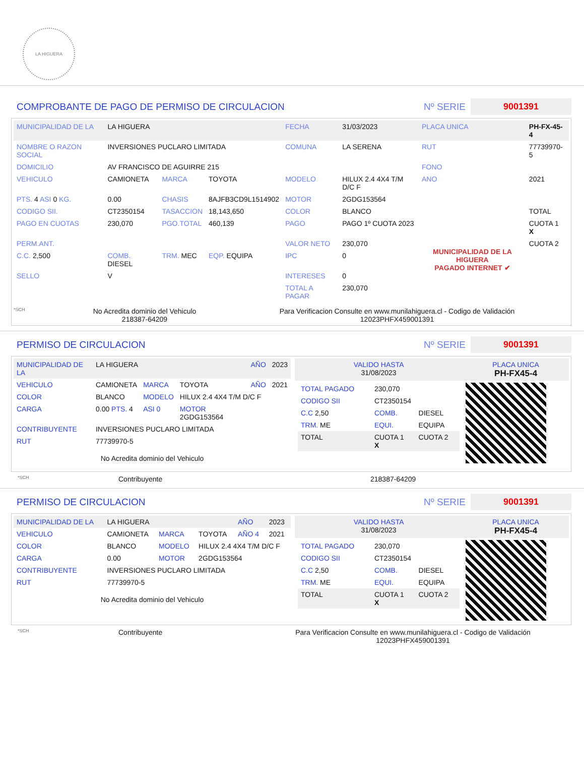LA HIGUERA
COMPROBANTE DE PAGO DE PERMISO DE CIRCULACION Nº SERIE 9001391
| MUNICIPALIDAD DE LA | LA HIGUERA | | | FECHA | 31/03/2023 | PLACA UNICA | PH-FX-45-4 |
| NOMBRE O RAZON SOCIAL | INVERSIONES PUCLARO LIMITADA | | | COMUNA | LA SERENA | RUT | 77739970-5 |
| DOMICILIO | AV FRANCISCO DE AGUIRRE 215 | | | | | FONO | |
| VEHICULO | CAMIONETA | MARCA | TOYOTA | MODELO | HILUX 2.4 4X4 T/M D/C F | ANO | 2021 |
| PTS. 4 ASI 0 KG. | 0.00 | CHASIS | 8AJFB3CD9L1514902 | MOTOR | 2GDG153564 | | |
| CODIGO SII. | CT2350154 | TASACCION | 18,143,650 | COLOR | BLANCO | | TOTAL |
| PAGO EN CUOTAS | 230,070 | PGO.TOTAL | 460,139 | PAGO | PAGO 1º CUOTA 2023 | MUNICIPALIDAD DE LA HIGUERA PAGADO INTERNET ✔ | CUOTA 1 X |
| PERM.ANT. | | | | VALOR NETO | 230,070 | | CUOTA 2 |
| C.C. 2,500 | COMB. DIESEL | TRM. MEC | EQP. EQUIPA | IPC | 0 | | |
| SELLO | V | | | INTERESES | 0 | | |
| | | | | TOTAL A PAGAR | 230,070 | | |
*SCH
No Acredita dominio del Vehiculo
218387-64209
Para Verificacion Consulte en www.munilahiguera.cl - Codigo de Validación
12023PHFX459001391
PERMISO DE CIRCULACION Nº SERIE 9001391
| MUNICIPALIDAD DE LA | LA HIGUERA | | | AÑO | 2023 |
| VEHICULO | CAMIONETA | MARCA | TOYOTA | AÑO | 2021 |
| COLOR | BLANCO | MODELO | HILUX 2.4 4X4 T/M D/C F | | |
| CARGA | 0.00 PTS. 4 | ASI 0 | MOTOR 2GDG153564 | | |
| CONTRIBUYENTE | INVERSIONES PUCLARO LIMITADA | | | | |
| RUT | 77739970-5 | | | | |
No Acredita dominio del Vehiculo
| VALIDO HASTA 31/08/2023 | PLACA UNICA PH-FX45-4 |
| / TOTAL PAGADO / 230,070 / / / CODIGO SII / CT2350154 / / / C.C 2,50 / COMB. / DIESEL / / TRM. ME / EQUI. / EQUIPA / / TOTAL / CUOTA 1 X / CUOTA 2 / | |
*SCH Contribuyente 218387-64209
PERMISO DE CIRCULACION Nº SERIE 9001391
| MUNICIPALIDAD DE LA | LA HIGUERA | | | AÑO | 2023 |
| VEHICULO | CAMIONETA | MARCA | TOYOTA | AÑO 4 | 2021 |
| COLOR | BLANCO | MODELO | HILUX 2.4 4X4 T/M D/C F | | |
| CARGA | 0.00 | MOTOR | 2GDG153564 | | |
| CONTRIBUYENTE | INVERSIONES PUCLARO LIMITADA | | | | |
| RUT | 77739970-5 | | | | |
No Acredita dominio del Vehiculo
| VALIDO HASTA 31/08/2023 | PLACA UNICA PH-FX45-4 |
| / TOTAL PAGADO / 230,070 / / / CODIGO SII / CT2350154 / / / C.C 2,50 / COMB. / DIESEL / / TRM. ME / EQUI. / EQUIPA / / TOTAL / CUOTA 1 X / CUOTA 2 / | |
*SCH Contribuyente Para Verificacion Consulte en www.munilahiguera.cl - Codigo de Validación
12023PHFX459001391